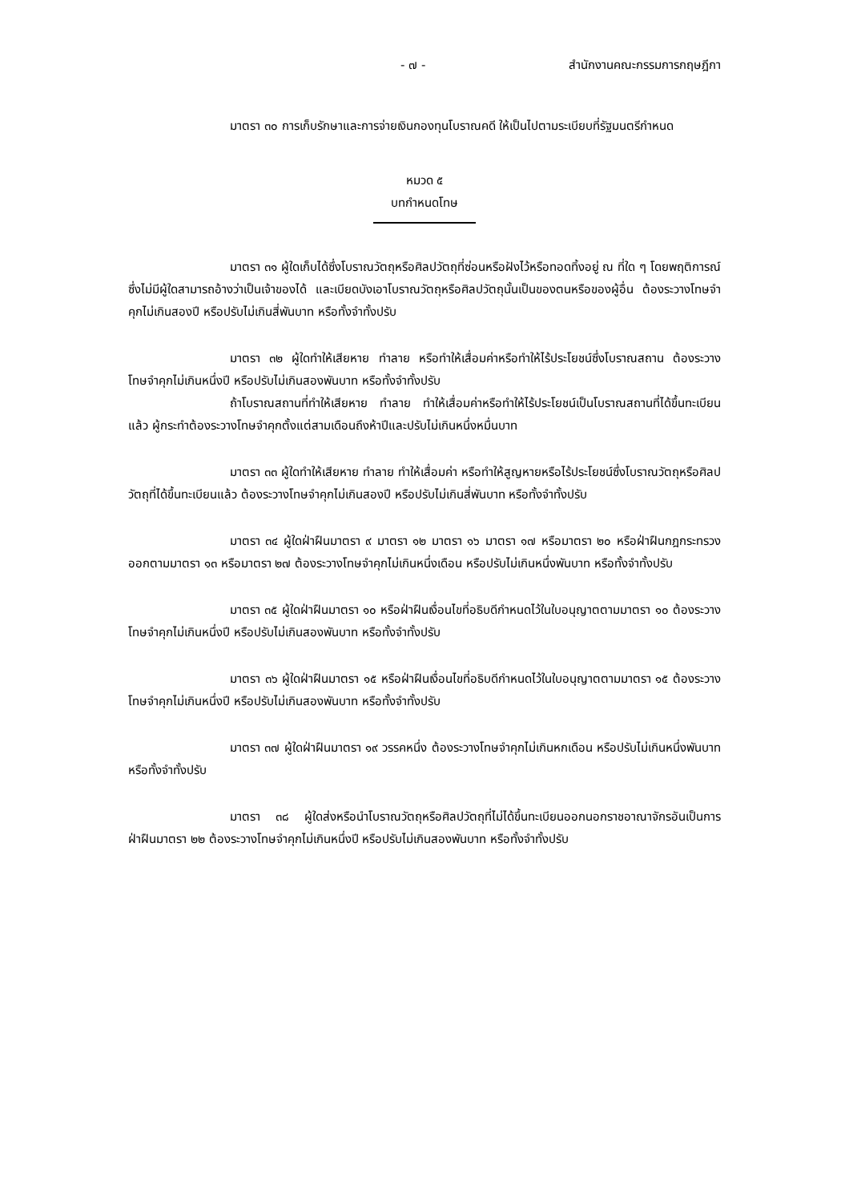- ๗ - สำนักงานคณะกรรมการกฤษฎีกา
มาตรา ๓๐ การเก็บรักษาและการจ่ายเงินกองทุนโบราณคดี ให้เป็นไปตามระเบียบที่รัฐมนตรีกำหนด
หมวด ๕
บทกำหนดโทษ
มาตรา ๓๑ ผู้ใดเก็บได้ซึ่งโบราณวัตถุหรือศิลปวัตถุที่ซ่อนหรือฝังไว้หรือทอดทิ้งอยู่ ณ ที่ใด ๆ โดยพฤติการณ์ซึ่งไม่มีผู้ใดสามารถอ้างว่าเป็นเจ้าของได้ และเบียดบังเอาโบราณวัตถุหรือศิลปวัตถุนั้นเป็นของตนหรือของผู้อื่น ต้องระวางโทษจำคุกไม่เกินสองปี หรือปรับไม่เกินสี่พันบาท หรือทั้งจำทั้งปรับ
มาตรา ๓๒ ผู้ใดทำให้เสียหาย ทำลาย หรือทำให้เสื่อมค่าหรือทำให้ไร้ประโยชน์ซึ่งโบราณสถาน ต้องระวางโทษจำคุกไม่เกินหนึ่งปี หรือปรับไม่เกินสองพันบาท หรือทั้งจำทั้งปรับ
ถ้าโบราณสถานที่ทำให้เสียหาย ทำลาย ทำให้เสื่อมค่าหรือทำให้ไร้ประโยชน์เป็นโบราณสถานที่ได้ขึ้นทะเบียนแล้ว ผู้กระทำต้องระวางโทษจำคุกตั้งแต่สามเดือนถึงห้าปีและปรับไม่เกินหนึ่งหมื่นบาท
มาตรา ๓๓ ผู้ใดทำให้เสียหาย ทำลาย ทำให้เสื่อมค่า หรือทำให้สูญหายหรือไร้ประโยชน์ซึ่งโบราณวัตถุหรือศิลปวัตถุที่ได้ขึ้นทะเบียนแล้ว ต้องระวางโทษจำคุกไม่เกินสองปี หรือปรับไม่เกินสี่พันบาท หรือทั้งจำทั้งปรับ
มาตรา ๓๔ ผู้ใดฝ่าฝืนมาตรา ๙ มาตรา ๑๒ มาตรา ๑๖ มาตรา ๑๗ หรือมาตรา ๒๐ หรือฝ่าฝืนกฎกระทรวงออกตามมาตรา ๑๓ หรือมาตรา ๒๗ ต้องระวางโทษจำคุกไม่เกินหนึ่งเดือน หรือปรับไม่เกินหนึ่งพันบาท หรือทั้งจำทั้งปรับ
มาตรา ๓๕ ผู้ใดฝ่าฝืนมาตรา ๑๐ หรือฝ่าฝืนเงื่อนไขที่อธิบดีกำหนดไว้ในใบอนุญาตตามมาตรา ๑๐ ต้องระวางโทษจำคุกไม่เกินหนึ่งปี หรือปรับไม่เกินสองพันบาท หรือทั้งจำทั้งปรับ
มาตรา ๓๖ ผู้ใดฝ่าฝืนมาตรา ๑๕ หรือฝ่าฝืนเงื่อนไขที่อธิบดีกำหนดไว้ในใบอนุญาตตามมาตรา ๑๕ ต้องระวางโทษจำคุกไม่เกินหนึ่งปี หรือปรับไม่เกินสองพันบาท หรือทั้งจำทั้งปรับ
มาตรา ๓๗ ผู้ใดฝ่าฝืนมาตรา ๑๙ วรรคหนึ่ง ต้องระวางโทษจำคุกไม่เกินหกเดือน หรือปรับไม่เกินหนึ่งพันบาท หรือทั้งจำทั้งปรับ
มาตรา ๓๘ ผู้ใดส่งหรือนำโบราณวัตถุหรือศิลปวัตถุที่ไม่ได้ขึ้นทะเบียนออกนอกราชอาณาจักรอันเป็นการฝ่าฝืนมาตรา ๒๒ ต้องระวางโทษจำคุกไม่เกินหนึ่งปี หรือปรับไม่เกินสองพันบาท หรือทั้งจำทั้งปรับ